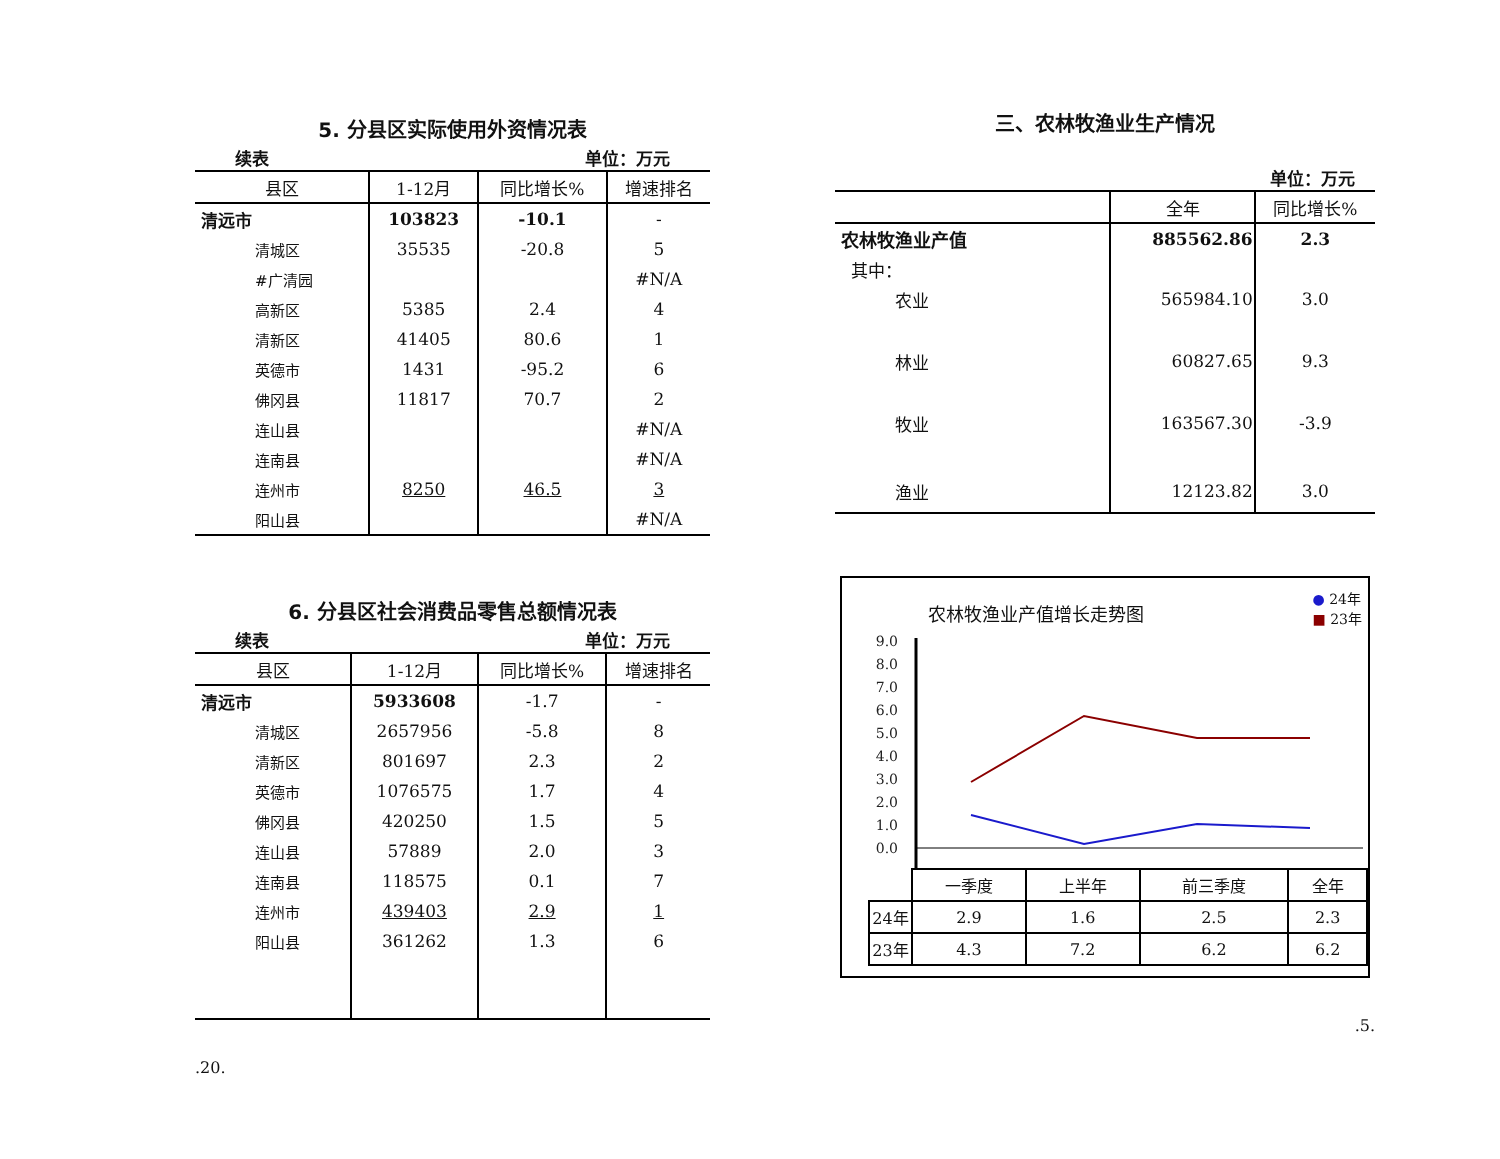5. 分县区实际使用外资情况表
续表 单位：万元
| 县区 | 1-12月 | 同比增长% | 增速排名 |
| --- | --- | --- | --- |
| 清远市 | 103823 | -10.1 | - |
| 清城区 | 35535 | -20.8 | 5 |
| #广清园 | | | #N/A |
| 高新区 | 5385 | 2.4 | 4 |
| 清新区 | 41405 | 80.6 | 1 |
| 英德市 | 1431 | -95.2 | 6 |
| 佛冈县 | 11817 | 70.7 | 2 |
| 连山县 | | | #N/A |
| 连南县 | | | #N/A |
| 连州市 | 8250 | 46.5 | 3 |
| 阳山县 | | | #N/A |
6. 分县区社会消费品零售总额情况表
续表 单位：万元
| 县区 | 1-12月 | 同比增长% | 增速排名 |
| --- | --- | --- | --- |
| 清远市 | 5933608 | -1.7 | - |
| 清城区 | 2657956 | -5.8 | 8 |
| 清新区 | 801697 | 2.3 | 2 |
| 英德市 | 1076575 | 1.7 | 4 |
| 佛冈县 | 420250 | 1.5 | 5 |
| 连山县 | 57889 | 2.0 | 3 |
| 连南县 | 118575 | 0.1 | 7 |
| 连州市 | 439403 | 2.9 | 1 |
| 阳山县 | 361262 | 1.3 | 6 |
.20.
三、农林牧渔业生产情况
单位：万元
| | 全年 | 同比增长% |
| --- | --- | --- |
| 农林牧渔业产值 | 885562.86 | 2.3 |
| 其中： | | |
| 农业 | 565984.10 | 3.0 |
| 林业 | 60827.65 | 9.3 |
| 牧业 | 163567.30 | -3.9 |
| 渔业 | 12123.82 | 3.0 |
农林牧渔业产值增长走势图 ● 24年
■ 23年
9.0
8.0
7.0
6.0
5.0
4.0
3.0
2.0
1.0
0.0
| | 一季度 | 上半年 | 前三季度 | 全年 |
| 24年 | 2.9 | 1.6 | 2.5 | 2.3 |
| 23年 | 4.3 | 7.2 | 6.2 | 6.2 |
.5.